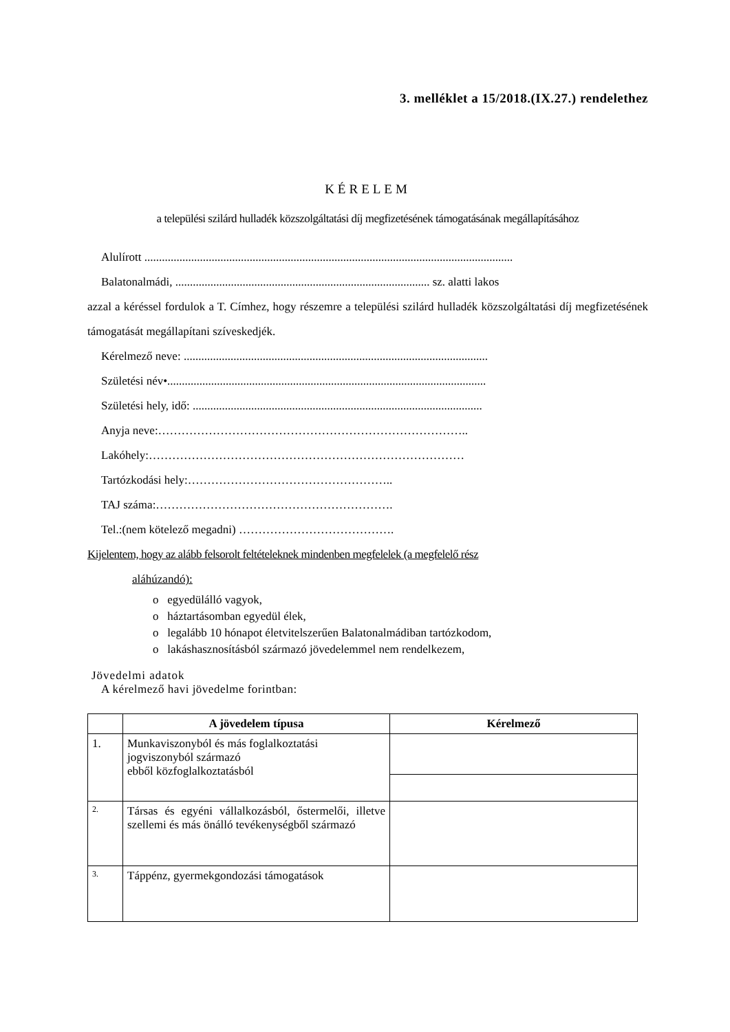3. melléklet a 15/2018.(IX.27.) rendelethez
KÉRELEM
a települési szilárd hulladék közszolgáltatási díj megfizetésének támogatásának megállapításához
Alulírott ..............................................................................................................................
Balatonalmádi, ....................................................................................... sz. alatti lakos
azzal a kéréssel fordulok a T. Címhez, hogy részemre a települési szilárd hulladék közszolgáltatási díj megfizetésének támogatását megállapítani szíveskedjék.
Kérelmező neve: ........................................................................................................
Születési név•.............................................................................................................
Születési hely, idő: ...................................................................................................
Anyja neve:……………………………………………………………………..
Lakóhely:………………………………………………………………………
Tartózkodási hely:……………………………………………..
TAJ száma:…………………………………………………….
Tel.:(nem kötelező megadni) ………………………………….
Kijelentem, hogy az alább felsorolt feltételeknek mindenben megfelelek (a megfelelő rész
aláhúzandó):
o egyedülálló vagyok,
o háztartásomban egyedül élek,
o legalább 10 hónapot életvitelszerűen Balatonalmádiban tartózkodom,
o lakáshasznosításból származó jövedelemmel nem rendelkezem,
Jövedelmi adatok
A kérelmező havi jövedelme forintban:
| | A jövedelem típusa | Kérelmező |
| --- | --- | --- |
| 1. | Munkaviszonyból és más foglalkoztatási jogviszonyból származó ebből közfoglalkoztatásból | |
| 2. | Társas és egyéni vállalkozásból, őstermelői, illetve szellemi és más önálló tevékenységből származó | |
| 3. | Táppénz, gyermekgondozási támogatások | |